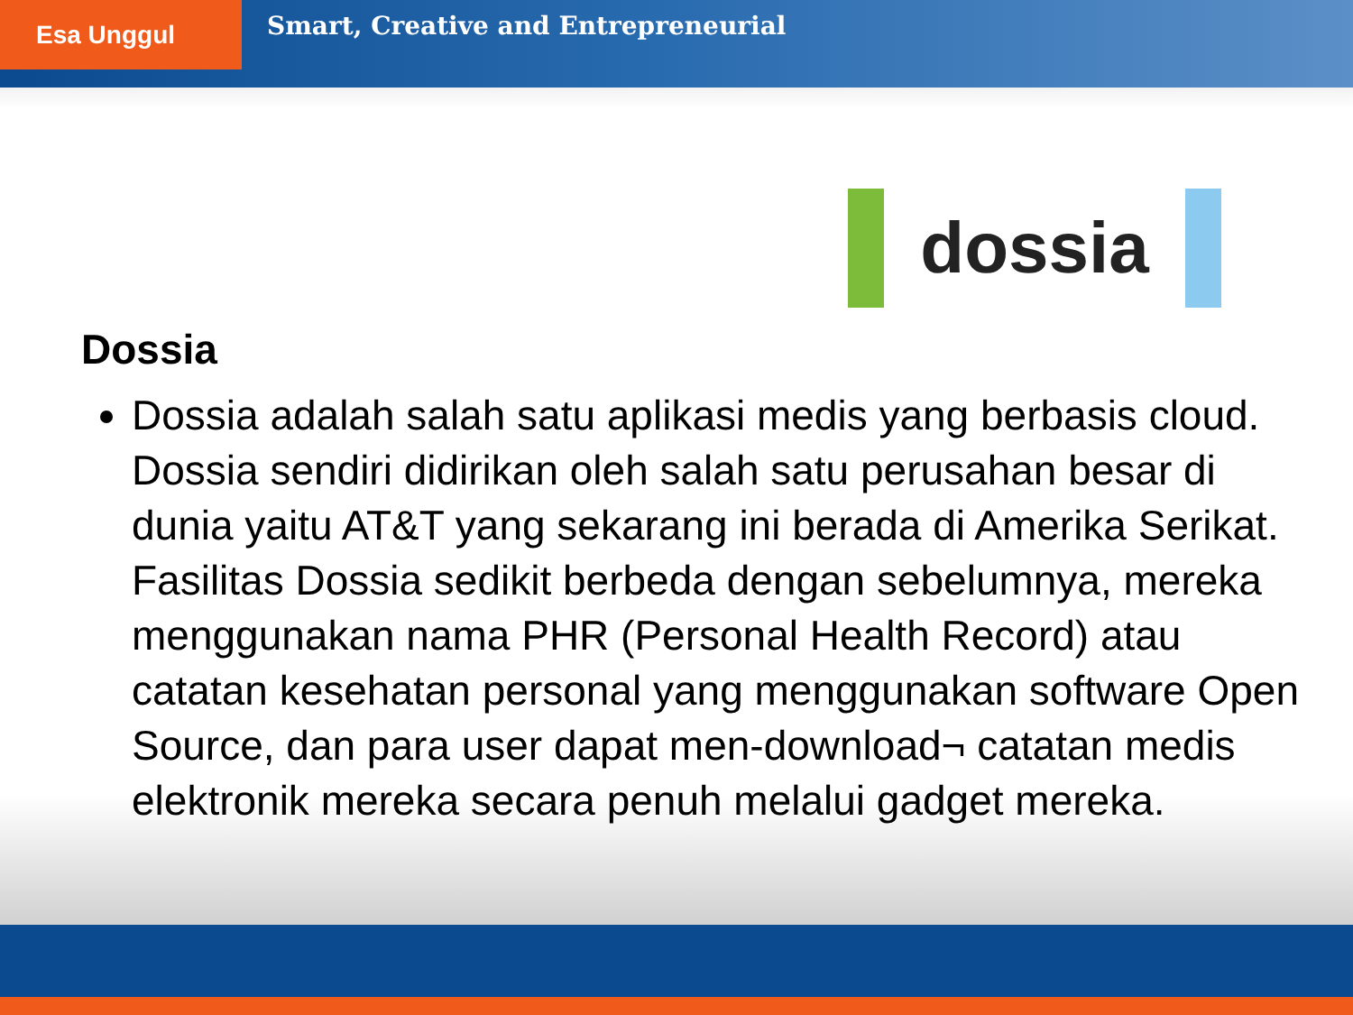Esa Unggul
Smart, Creative and Entrepreneurial
dossia
Dossia
Dossia adalah salah satu aplikasi medis yang berbasis cloud. Dossia sendiri didirikan oleh salah satu perusahan besar di dunia yaitu AT&T yang sekarang ini berada di Amerika Serikat. Fasilitas Dossia sedikit berbeda dengan sebelumnya, mereka menggunakan nama PHR (Personal Health Record) atau catatan kesehatan personal yang menggunakan software Open Source, dan para user dapat men-download¬ catatan medis elektronik mereka secara penuh melalui gadget mereka.